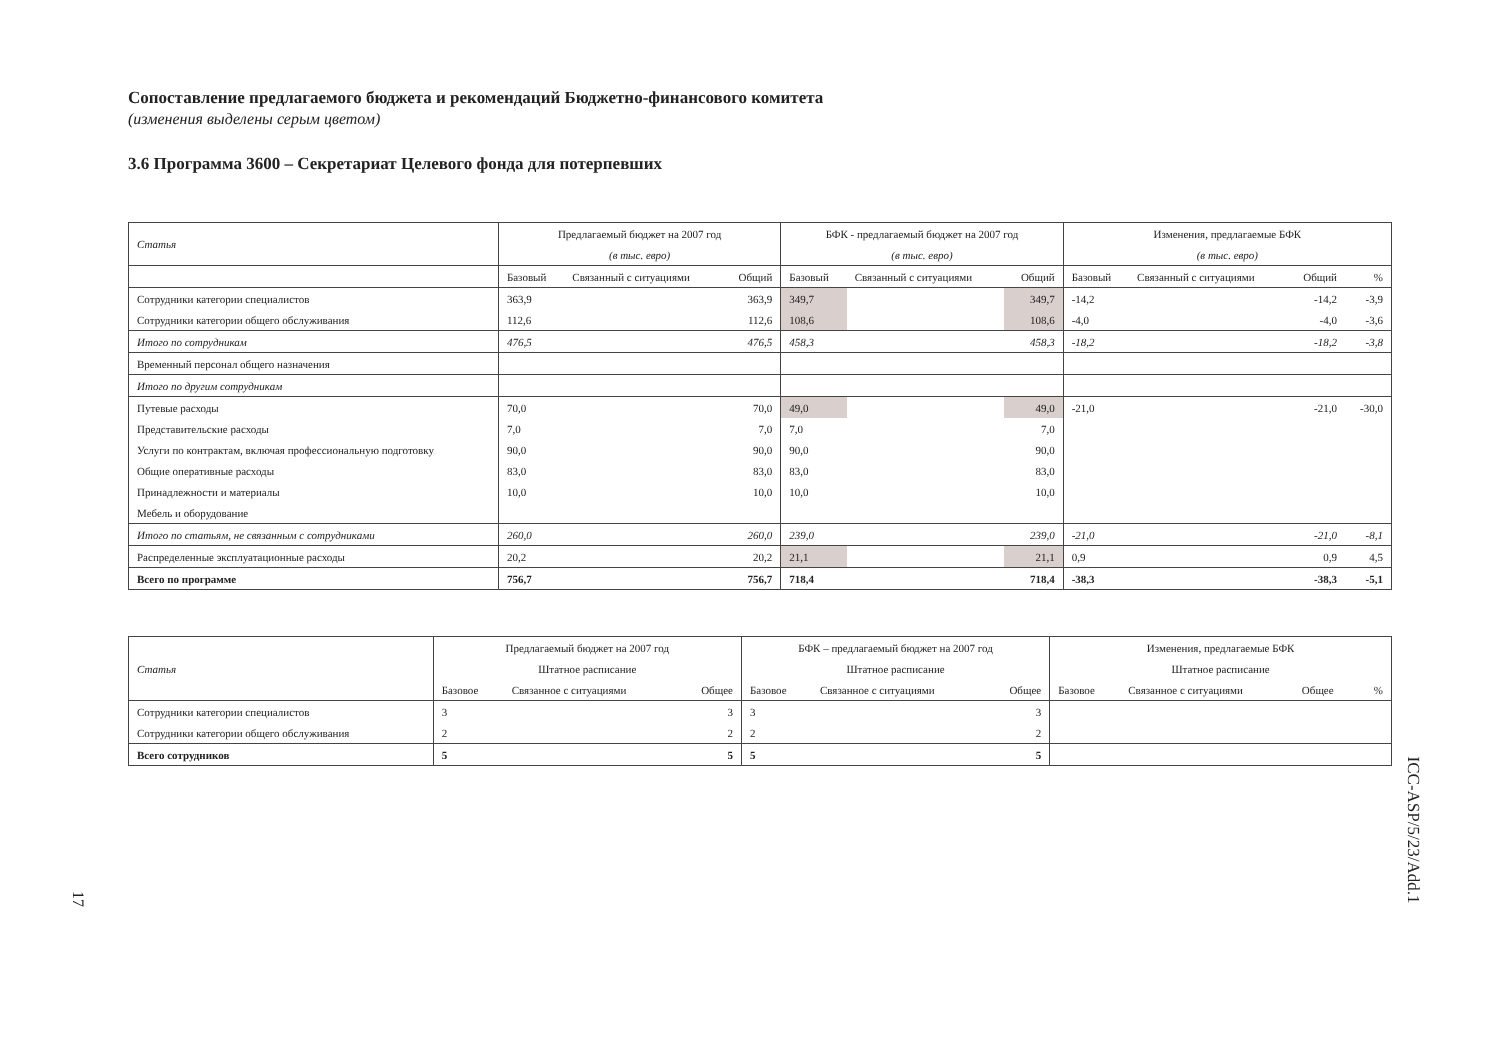Сопоставление предлагаемого бюджета и рекомендаций Бюджетно-финансового комитета
(изменения выделены серым цветом)
3.6 Программа 3600 – Секретариат Целевого фонда для потерпевших
| Статья | Предлагаемый бюджет на 2007 год | | | БФК - предлагаемый бюджет на 2007 год | | | Изменения, предлагаемые БФК | | | |
| | (в тыс. евро) | | | (в тыс. евро) | | | (в тыс. евро) | | | |
| | Базовый | Связанный с ситуациями | Общий | Базовый | Связанный с ситуациями | Общий | Базовый | Связанный с ситуациями | Общий | % |
| Сотрудники категории специалистов | 363,9 | | 363,9 | 349,7 | | 349,7 | -14,2 | | -14,2 | -3,9 |
| Сотрудники категории общего обслуживания | 112,6 | | 112,6 | 108,6 | | 108,6 | -4,0 | | -4,0 | -3,6 |
| Итого по сотрудникам | 476,5 | | 476,5 | 458,3 | | 458,3 | -18,2 | | -18,2 | -3,8 |
| Временный персонал общего назначения | | | | | | | | | | |
| Итого по другим сотрудникам | | | | | | | | | | |
| Путевые расходы | 70,0 | | 70,0 | 49,0 | | 49,0 | -21,0 | | -21,0 | -30,0 |
| Представительские расходы | 7,0 | | 7,0 | 7,0 | | 7,0 | | | | |
| Услуги по контрактам, включая профессиональную подготовку | 90,0 | | 90,0 | 90,0 | | 90,0 | | | | |
| Общие оперативные расходы | 83,0 | | 83,0 | 83,0 | | 83,0 | | | | |
| Принадлежности и материалы | 10,0 | | 10,0 | 10,0 | | 10,0 | | | | |
| Мебель и оборудование | | | | | | | | | | |
| Итого по статьям, не связанным с сотрудниками | 260,0 | | 260,0 | 239,0 | | 239,0 | -21,0 | | -21,0 | -8,1 |
| Распределенные эксплуатационные расходы | 20,2 | | 20,2 | 21,1 | | 21,1 | 0,9 | | 0,9 | 4,5 |
| Всего по программе | 756,7 | | 756,7 | 718,4 | | 718,4 | -38,3 | | -38,3 | -5,1 |
| Статья | Предлагаемый бюджет на 2007 год | | | БФК – предлагаемый бюджет на 2007 год | | | Изменения, предлагаемые БФК | | | |
| | Штатное расписание | | | Штатное расписание | | | Штатное расписание | | | |
| | Базовое | Связанное с ситуациями | Общее | Базовое | Связанное с ситуациями | Общее | Базовое | Связанное с ситуациями | Общее | % |
| Сотрудники категории специалистов | 3 | | 3 | 3 | | 3 | | | | |
| Сотрудники категории общего обслуживания | 2 | | 2 | 2 | | 2 | | | | |
| Всего сотрудников | 5 | | 5 | 5 | | 5 | | | | |
17
ICC-ASP/5/23/Add.1